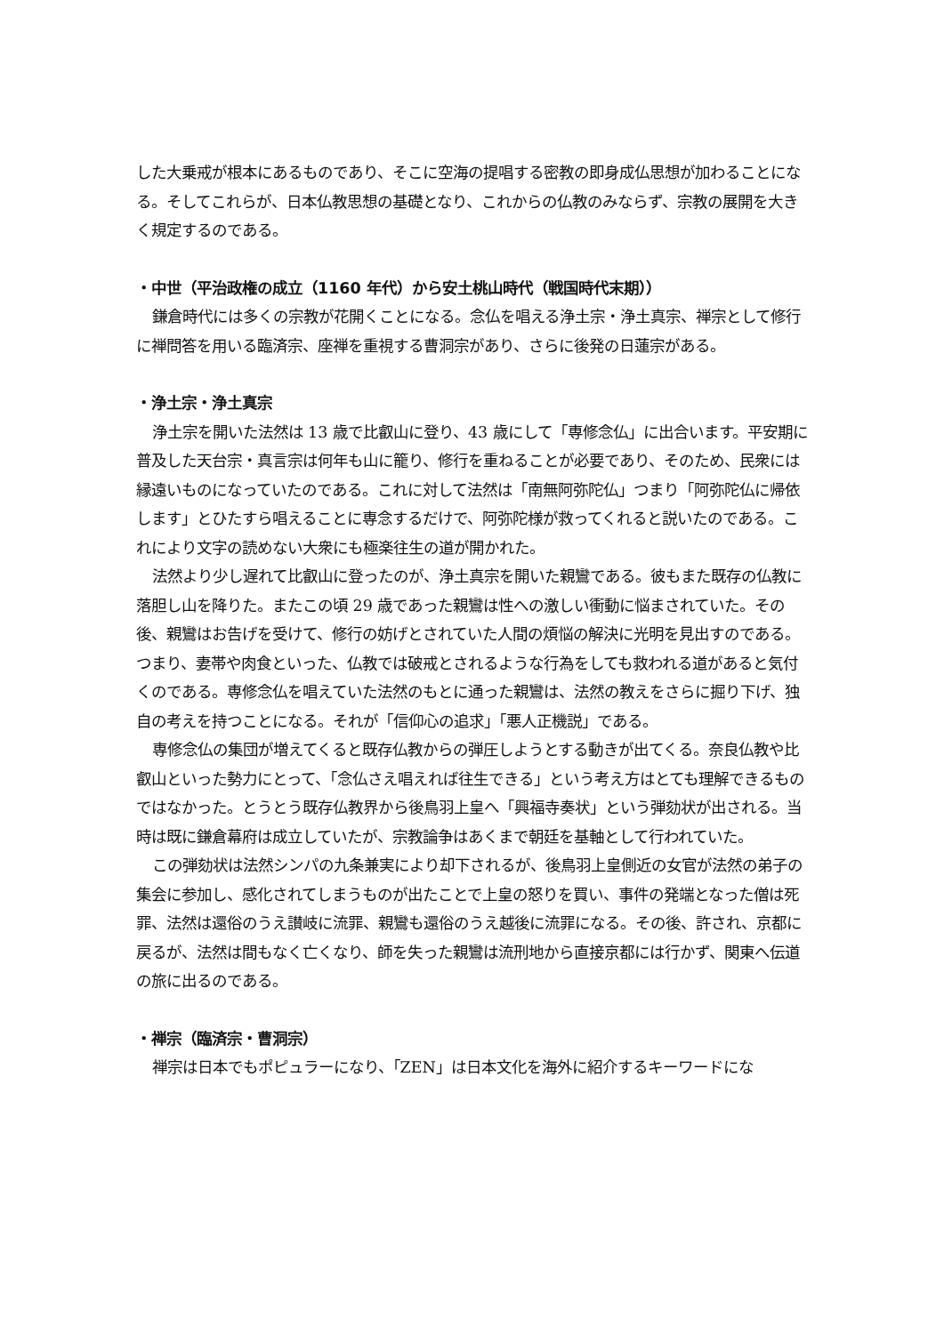した大乗戒が根本にあるものであり、そこに空海の提唱する密教の即身成仏思想が加わることになる。そしてこれらが、日本仏教思想の基礎となり、これからの仏教のみならず、宗教の展開を大きく規定するのである。
・中世（平治政権の成立（1160 年代）から安土桃山時代（戦国時代末期））
鎌倉時代には多くの宗教が花開くことになる。念仏を唱える浄土宗・浄土真宗、禅宗として修行に禅問答を用いる臨済宗、座禅を重視する曹洞宗があり、さらに後発の日蓮宗がある。
・浄土宗・浄土真宗
浄土宗を開いた法然は 13 歳で比叡山に登り、43 歳にして「専修念仏」に出合います。平安期に普及した天台宗・真言宗は何年も山に籠り、修行を重ねることが必要であり、そのため、民衆には縁遠いものになっていたのである。これに対して法然は「南無阿弥陀仏」つまり「阿弥陀仏に帰依します」とひたすら唱えることに専念するだけで、阿弥陀様が救ってくれると説いたのである。これにより文字の読めない大衆にも極楽往生の道が開かれた。
法然より少し遅れて比叡山に登ったのが、浄土真宗を開いた親鸞である。彼もまた既存の仏教に落胆し山を降りた。またこの頃 29 歳であった親鸞は性への激しい衝動に悩まされていた。その後、親鸞はお告げを受けて、修行の妨げとされていた人間の煩悩の解決に光明を見出すのである。つまり、妻帯や肉食といった、仏教では破戒とされるような行為をしても救われる道があると気付くのである。専修念仏を唱えていた法然のもとに通った親鸞は、法然の教えをさらに掘り下げ、独自の考えを持つことになる。それが「信仰心の追求」「悪人正機説」である。
専修念仏の集団が増えてくると既存仏教からの弾圧しようとする動きが出てくる。奈良仏教や比叡山といった勢力にとって、「念仏さえ唱えれば往生できる」という考え方はとても理解できるものではなかった。とうとう既存仏教界から後鳥羽上皇へ「興福寺奏状」という弾劾状が出される。当時は既に鎌倉幕府は成立していたが、宗教論争はあくまで朝廷を基軸として行われていた。
この弾劾状は法然シンパの九条兼実により却下されるが、後鳥羽上皇側近の女官が法然の弟子の集会に参加し、感化されてしまうものが出たことで上皇の怒りを買い、事件の発端となった僧は死罪、法然は還俗のうえ讃岐に流罪、親鸞も還俗のうえ越後に流罪になる。その後、許され、京都に戻るが、法然は間もなく亡くなり、師を失った親鸞は流刑地から直接京都には行かず、関東へ伝道の旅に出るのである。
・禅宗（臨済宗・曹洞宗）
禅宗は日本でもポピュラーになり、「ZEN」は日本文化を海外に紹介するキーワードにな